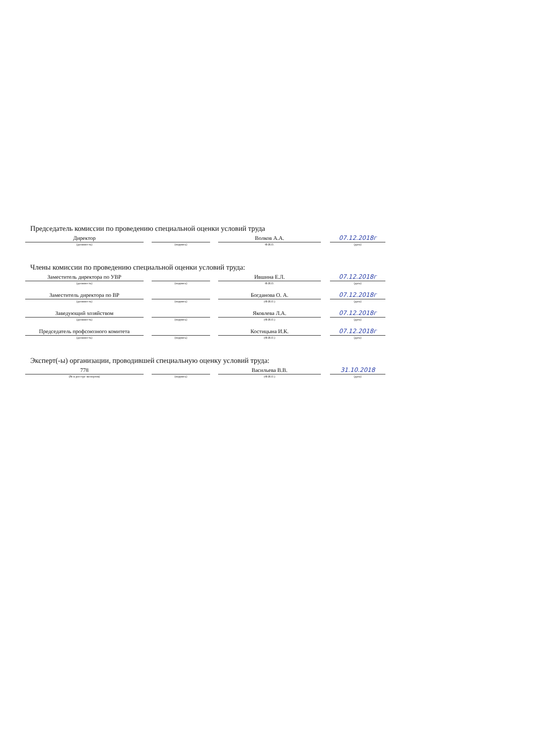Председатель комиссии по проведению специальной оценки условий труда
Директор
(должность)
(подпись)
Волков А.А.
Ф.И.О.
07.12.2018г
(дата)
Члены комиссии по проведению специальной оценки условий труда:
Заместитель директора по УВР
(должность)
(подпись)
Ившина Е.Л.
Ф.И.О.
07.12.2018г
(дата)
Заместитель директора по ВР
(должность)
(подпись)
Богданова О. А.
(Ф.И.О.)
07.12.2018г
(дата)
Заведующий хозяйством
(должность)
(подпись)
Яковлева Л.А.
(Ф.И.О.)
07.12.2018г
(дата)
Председатель профсоюзного комитета
(должность)
(подпись)
Костицына И.К.
(Ф.И.О.)
07.12.2018г
(дата)
Эксперт(-ы) организации, проводившей специальную оценку условий труда:
778
(№ в реестре экспертов)
(подпись)
Васильева В.В.
(Ф.И.О.)
31.10.2018
(дата)